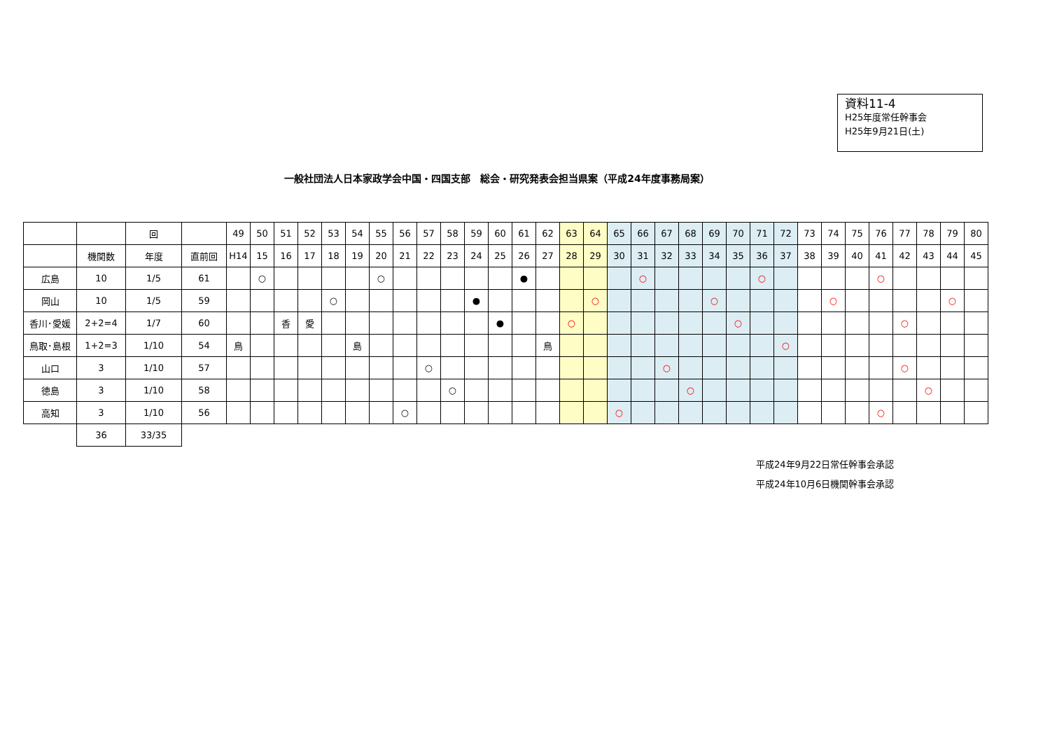資料11-4
H25年度常任幹事会
H25年9月21日(土)
一般社団法人日本家政学会中国・四国支部　総会・研究発表会担当県案（平成24年度事務局案）
| | | 回 | | 49 | 50 | 51 | 52 | 53 | 54 | 55 | 56 | 57 | 58 | 59 | 60 | 61 | 62 | 63 | 64 | 65 | 66 | 67 | 68 | 69 | 70 | 71 | 72 | 73 | 74 | 75 | 76 | 77 | 78 | 79 | 80 |
| | 機関数 | 年度 | 直前回 | H14 | 15 | 16 | 17 | 18 | 19 | 20 | 21 | 22 | 23 | 24 | 25 | 26 | 27 | 28 | 29 | 30 | 31 | 32 | 33 | 34 | 35 | 36 | 37 | 38 | 39 | 40 | 41 | 42 | 43 | 44 | 45 |
| 広島 | 10 | 1/5 | 61 | | ○ | | | | | ○ | | | | | | ● | | | | | ○ | | | | | ○ | | | | | ○ | | | | |
| 岡山 | 10 | 1/5 | 59 | | | | | ○ | | | | | | ● | | | | | ○ | | | | | ○ | | | | | ○ | | | | | ○ | |
| 香川･愛媛 | 2+2=4 | 1/7 | 60 | | | 香 | 愛 | | | | | | | | ● | | | ○ | | | | | | | ○ | | | | | | | ○ | | | |
| 鳥取･島根 | 1+2=3 | 1/10 | 54 | 鳥 | | | | | 島 | | | | | | | | 鳥 | | | | | | | | | | ○ | | | | | | | | |
| 山口 | 3 | 1/10 | 57 | | | | | | | | | ○ | | | | | | | | | | ○ | | | | | | | | | | ○ | | | |
| 徳島 | 3 | 1/10 | 58 | | | | | | | | | | ○ | | | | | | | | | | ○ | | | | | | | | | | ○ | | |
| 高知 | 3 | 1/10 | 56 | | | | | | | | ○ | | | | | | | | | ○ | | | | | | | | | | | ○ | | | | |
| | 36 | 33/35 | | | | | | | | | | | | | | | | | | | | | | | | | | | | | | | | | |
平成24年9月22日常任幹事会承認
平成24年10月6日機関幹事会承認